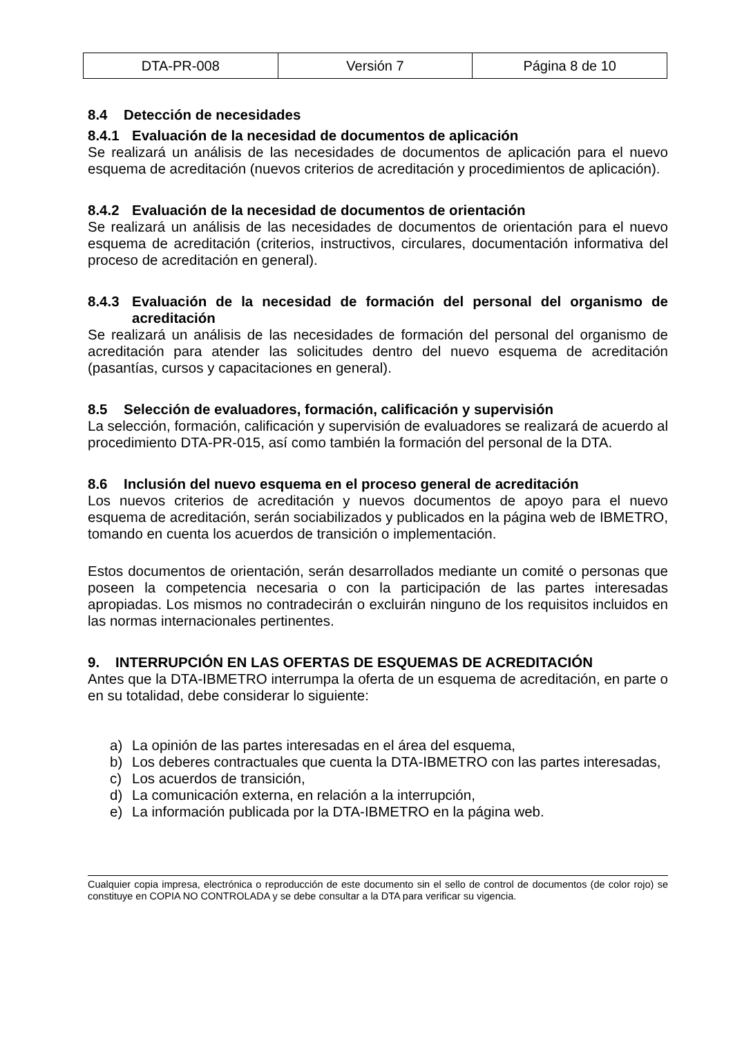| DTA-PR-008 | Versión 7 | Página 8 de 10 |
8.4 Detección de necesidades
8.4.1 Evaluación de la necesidad de documentos de aplicación
Se realizará un análisis de las necesidades de documentos de aplicación para el nuevo esquema de acreditación (nuevos criterios de acreditación y procedimientos de aplicación).
8.4.2 Evaluación de la necesidad de documentos de orientación
Se realizará un análisis de las necesidades de documentos de orientación para el nuevo esquema de acreditación (criterios, instructivos, circulares, documentación informativa del proceso de acreditación en general).
8.4.3 Evaluación de la necesidad de formación del personal del organismo de acreditación
Se realizará un análisis de las necesidades de formación del personal del organismo de acreditación para atender las solicitudes dentro del nuevo esquema de acreditación (pasantías, cursos y capacitaciones en general).
8.5 Selección de evaluadores, formación, calificación y supervisión
La selección, formación, calificación y supervisión de evaluadores se realizará de acuerdo al procedimiento DTA-PR-015, así como también la formación del personal de la DTA.
8.6 Inclusión del nuevo esquema en el proceso general de acreditación
Los nuevos criterios de acreditación y nuevos documentos de apoyo para el nuevo esquema de acreditación, serán sociabilizados y publicados en la página web de IBMETRO, tomando en cuenta los acuerdos de transición o implementación.
Estos documentos de orientación, serán desarrollados mediante un comité o personas que poseen la competencia necesaria o con la participación de las partes interesadas apropiadas. Los mismos no contradecirán o excluirán ninguno de los requisitos incluidos en las normas internacionales pertinentes.
9. INTERRUPCIÓN EN LAS OFERTAS DE ESQUEMAS DE ACREDITACIÓN
Antes que la DTA-IBMETRO interrumpa la oferta de un esquema de acreditación, en parte o en su totalidad, debe considerar lo siguiente:
a) La opinión de las partes interesadas en el área del esquema,
b) Los deberes contractuales que cuenta la DTA-IBMETRO con las partes interesadas,
c) Los acuerdos de transición,
d) La comunicación externa, en relación a la interrupción,
e) La información publicada por la DTA-IBMETRO en la página web.
Cualquier copia impresa, electrónica o reproducción de este documento sin el sello de control de documentos (de color rojo) se constituye en COPIA NO CONTROLADA y se debe consultar a la DTA para verificar su vigencia.